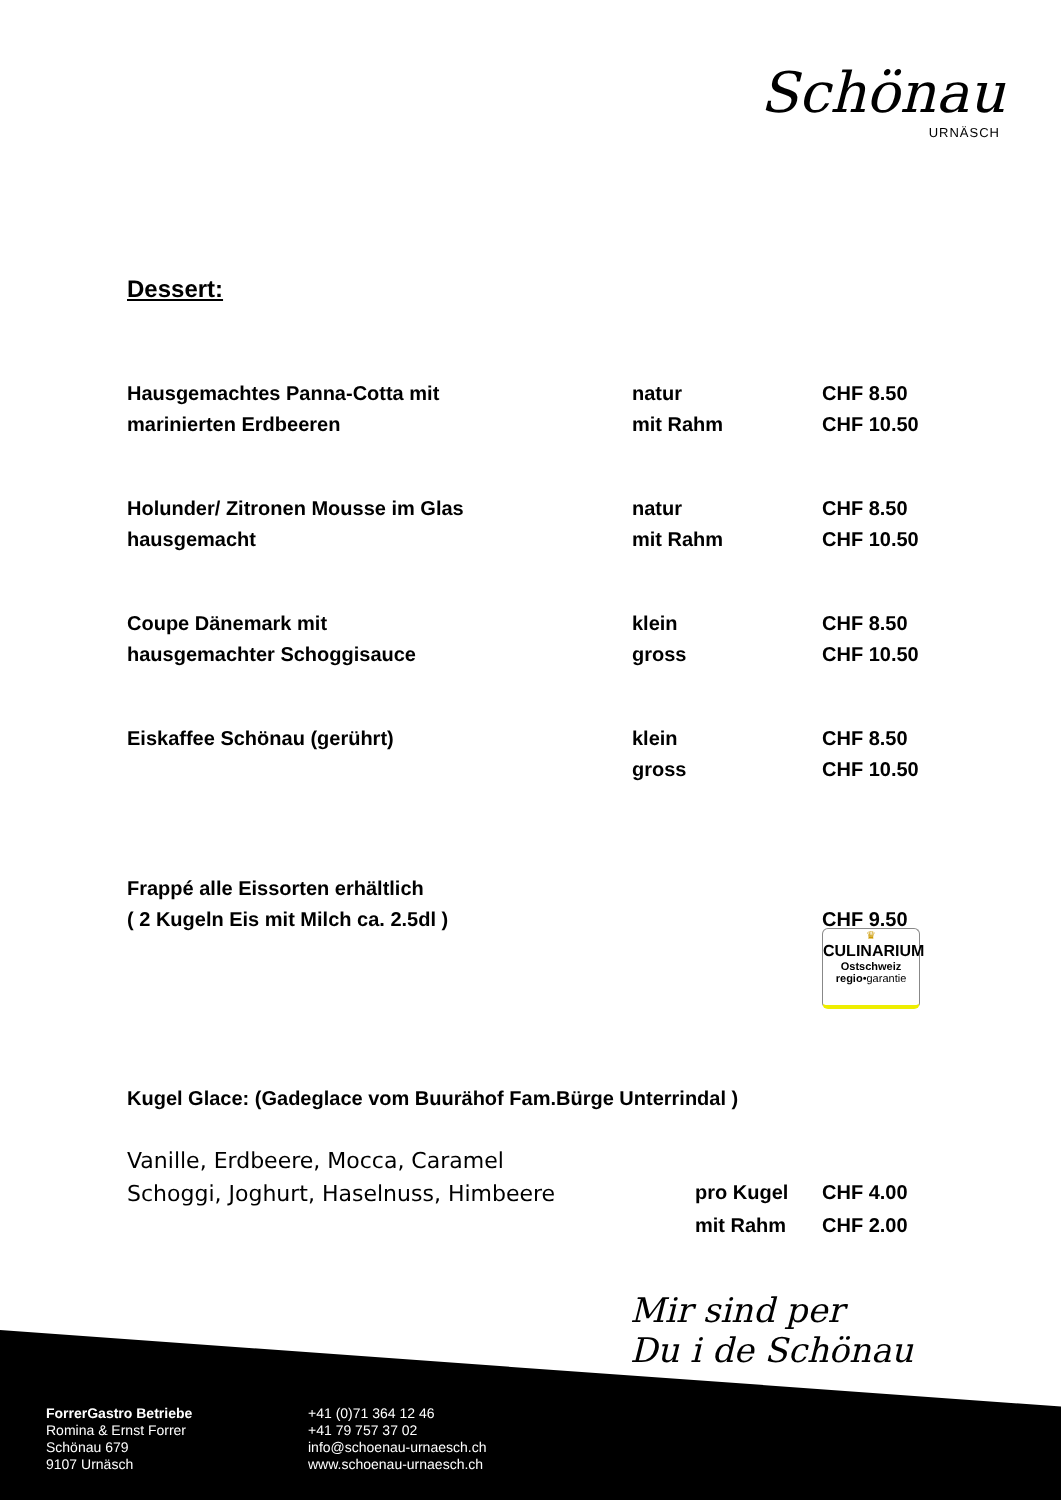Schönau
URNÄSCH
Dessert:
| Hausgemachtes Panna-Cotta mit | natur | CHF 8.50 |
| marinierten Erdbeeren | mit Rahm | CHF 10.50 |
| Holunder/ Zitronen Mousse im Glas | natur | CHF 8.50 |
| hausgemacht | mit Rahm | CHF 10.50 |
| Coupe Dänemark mit | klein | CHF 8.50 |
| hausgemachter Schoggisauce | gross | CHF 10.50 |
| Eiskaffee Schönau (gerührt) | klein | CHF 8.50 |
| | gross | CHF 10.50 |
| Frappé alle Eissorten erhältlich | | |
| ( 2 Kugeln Eis mit Milch ca. 2.5dl ) | | CHF 9.50 |
| Kugel Glace: (Gadeglace vom Buurähof Fam.Bürge Unterrindal ) | | |
| Vanille, Erdbeere, Mocca, Caramel | | |
| Schoggi, Joghurt, Haselnuss, Himbeere | pro Kugel | CHF 4.00 |
| | mit Rahm | CHF 2.00 |
♛
CULINARIUM
Ostschweiz
regio•garantie
Mir sind per
Du i de Schönau
ForrerGastro Betriebe
Romina & Ernst Forrer
Schönau 679
9107 Urnäsch
+41 (0)71 364 12 46
+41 79 757 37 02
info@schoenau-urnaesch.ch
www.schoenau-urnaesch.ch